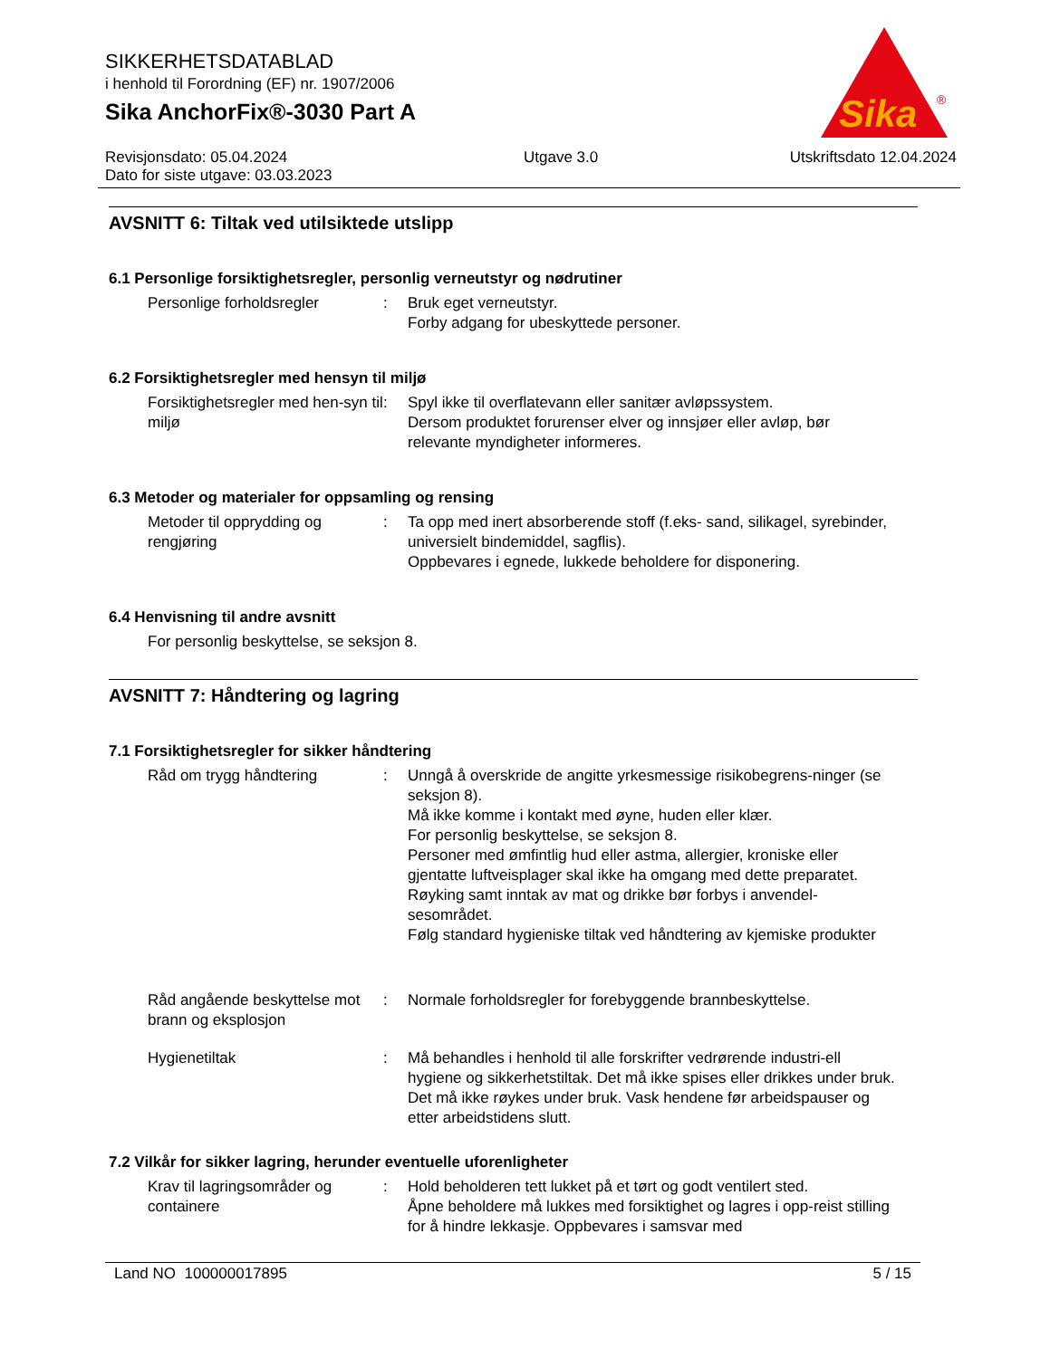SIKKERHETSDATABLAD
i henhold til Forordning (EF) nr. 1907/2006
Sika AnchorFix®-3030 Part A
Sika
®
Revisjonsdato: 05.04.2024
Dato for siste utgave: 03.03.2023 Utgave 3.0 Utskriftsdato 12.04.2024
AVSNITT 6: Tiltak ved utilsiktede utslipp
6.1 Personlige forsiktighetsregler, personlig verneutstyr og nødrutiner
Personlige forholdsregler : Bruk eget verneutstyr.
Forby adgang for ubeskyttede personer.
6.2 Forsiktighetsregler med hensyn til miljø
Forsiktighetsregler med hen-syn til miljø
: Spyl ikke til overflatevann eller sanitær avløpssystem.
Dersom produktet forurenser elver og innsjøer eller avløp, bør relevante myndigheter informeres.
6.3 Metoder og materialer for oppsamling og rensing
Metoder til opprydding og rengjøring
: Ta opp med inert absorberende stoff (f.eks- sand, silikagel, syrebinder, universielt bindemiddel, sagflis).
Oppbevares i egnede, lukkede beholdere for disponering.
6.4 Henvisning til andre avsnitt
For personlig beskyttelse, se seksjon 8.
AVSNITT 7: Håndtering og lagring
7.1 Forsiktighetsregler for sikker håndtering
Råd om trygg håndtering : Unngå å overskride de angitte yrkesmessige risikobegrens-ninger (se seksjon 8).
Må ikke komme i kontakt med øyne, huden eller klær.
For personlig beskyttelse, se seksjon 8.
Personer med ømfintlig hud eller astma, allergier, kroniske eller gjentatte luftveisplager skal ikke ha omgang med dette preparatet.
Røyking samt inntak av mat og drikke bør forbys i anvendel-sesområdet.
Følg standard hygieniske tiltak ved håndtering av kjemiske produkter
Råd angående beskyttelse mot brann og eksplosjon
: Normale forholdsregler for forebyggende brannbeskyttelse.
Hygienetiltak : Må behandles i henhold til alle forskrifter vedrørende industri-ell hygiene og sikkerhetstiltak. Det må ikke spises eller drikkes under bruk. Det må ikke røykes under bruk. Vask hendene før arbeidspauser og etter arbeidstidens slutt.
7.2 Vilkår for sikker lagring, herunder eventuelle uforenligheter
Krav til lagringsområder og containere
: Hold beholderen tett lukket på et tørt og godt ventilert sted.
Åpne beholdere må lukkes med forsiktighet og lagres i opp-reist stilling for å hindre lekkasje. Oppbevares i samsvar med
Land NO 100000017895 5 / 15